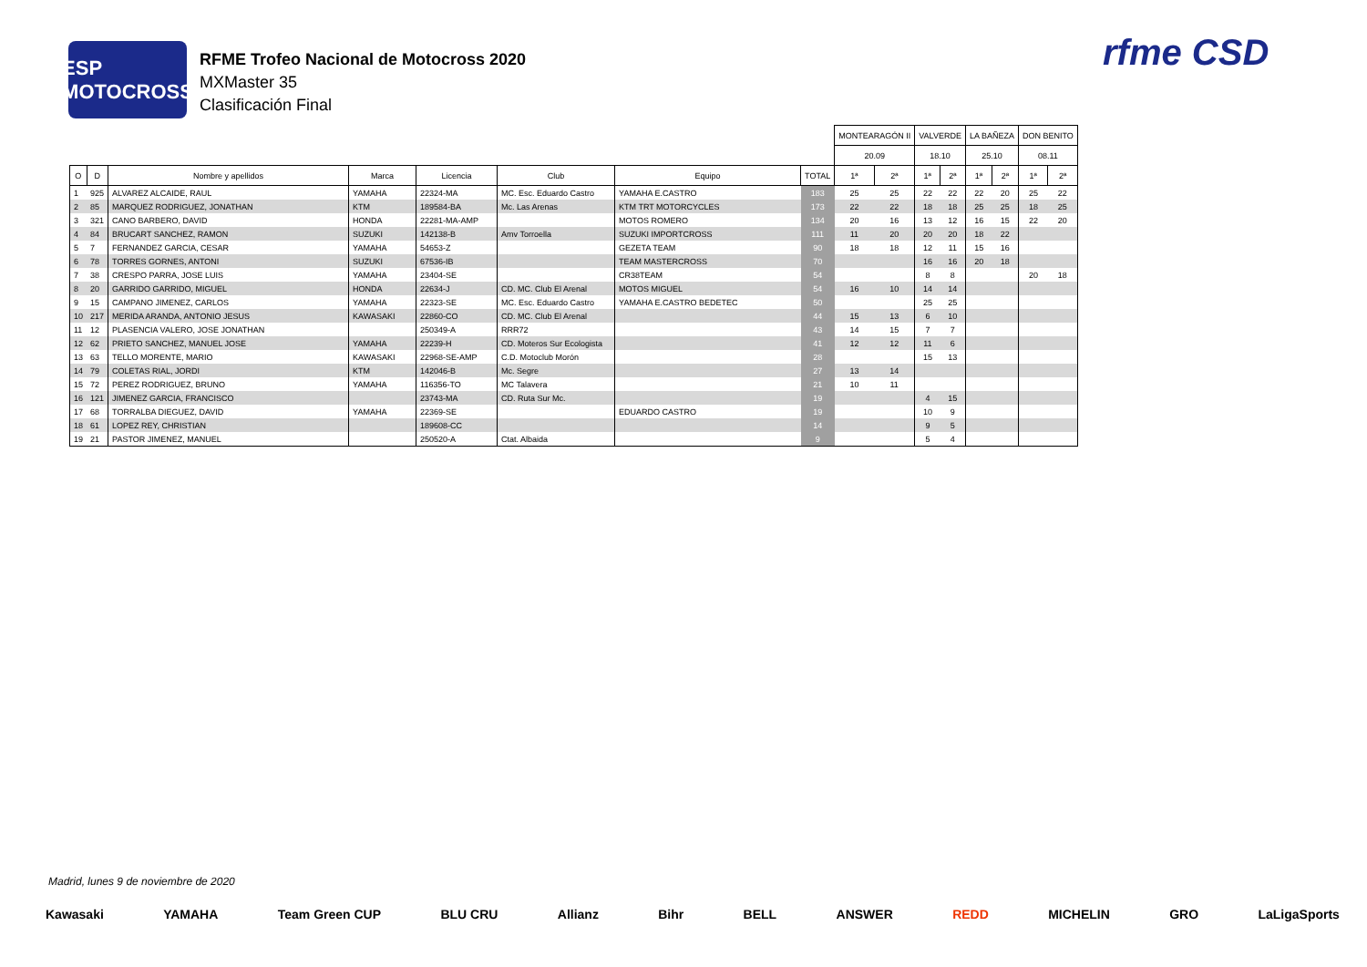ESP MOTOCROSS
RFME Trofeo Nacional de Motocross 2020
MXMaster 35
Clasificación Final
rfme CSD
| | | | | | | | | MONTEARAGÓN II | | VALVERDE | | LA BAÑEZA | | DON BENITO | |
| --- | --- | --- | --- | --- | --- | --- | --- | --- | --- | --- | --- | --- | --- | --- | --- |
| | | | | | | | | 20.09 | | 18.10 | | 25.10 | | 08.11 | |
| O | D | Nombre y apellidos | Marca | Licencia | Club | Equipo | TOTAL | 1ª | 2ª | 1ª | 2ª | 1ª | 2ª | 1ª | 2ª |
| 1 | 925 | ALVAREZ ALCAIDE, RAUL | YAMAHA | 22324-MA | MC. Esc. Eduardo Castro | YAMAHA E.CASTRO | 183 | 25 | 25 | 22 | 22 | 22 | 20 | 25 | 22 |
| 2 | 85 | MARQUEZ RODRIGUEZ, JONATHAN | KTM | 189584-BA | Mc. Las Arenas | KTM TRT MOTORCYCLES | 173 | 22 | 22 | 18 | 18 | 25 | 25 | 18 | 25 |
| 3 | 321 | CANO BARBERO, DAVID | HONDA | 22281-MA-AMP | | MOTOS ROMERO | 134 | 20 | 16 | 13 | 12 | 16 | 15 | 22 | 20 |
| 4 | 84 | BRUCART SANCHEZ, RAMON | SUZUKI | 142138-B | Amv Torroella | SUZUKI IMPORTCROSS | 111 | 11 | 20 | 20 | 20 | 18 | 22 | | |
| 5 | 7 | FERNANDEZ GARCIA, CESAR | YAMAHA | 54653-Z | | GEZETA TEAM | 90 | 18 | 18 | 12 | 11 | 15 | 16 | | |
| 6 | 78 | TORRES GORNES, ANTONI | SUZUKI | 67536-IB | | TEAM MASTERCROSS | 70 | | | 16 | 16 | 20 | 18 | | |
| 7 | 38 | CRESPO PARRA, JOSE LUIS | YAMAHA | 23404-SE | | CR38TEAM | 54 | | | 8 | 8 | | | 20 | 18 |
| 8 | 20 | GARRIDO GARRIDO, MIGUEL | HONDA | 22634-J | CD. MC. Club El Arenal | MOTOS MIGUEL | 54 | 16 | 10 | 14 | 14 | | | | |
| 9 | 15 | CAMPANO JIMENEZ, CARLOS | YAMAHA | 22323-SE | MC. Esc. Eduardo Castro | YAMAHA E.CASTRO BEDETEC | 50 | | | 25 | 25 | | | | |
| 10 | 217 | MERIDA ARANDA, ANTONIO JESUS | KAWASAKI | 22860-CO | CD. MC. Club El Arenal | | 44 | 15 | 13 | 6 | 10 | | | | |
| 11 | 12 | PLASENCIA VALERO, JOSE JONATHAN | | 250349-A | RRR72 | | 43 | 14 | 15 | 7 | 7 | | | | |
| 12 | 62 | PRIETO SANCHEZ, MANUEL JOSE | YAMAHA | 22239-H | CD. Moteros Sur Ecologista | | 41 | 12 | 12 | 11 | 6 | | | | |
| 13 | 63 | TELLO MORENTE, MARIO | KAWASAKI | 22968-SE-AMP | C.D. Motoclub Morón | | 28 | | | 15 | 13 | | | | |
| 14 | 79 | COLETAS RIAL, JORDI | KTM | 142046-B | Mc. Segre | | 27 | 13 | 14 | | | | | | |
| 15 | 72 | PEREZ RODRIGUEZ, BRUNO | YAMAHA | 116356-TO | MC Talavera | | 21 | 10 | 11 | | | | | | |
| 16 | 121 | JIMENEZ GARCIA, FRANCISCO | | 23743-MA | CD. Ruta Sur Mc. | | 19 | | | 4 | 15 | | | | |
| 17 | 68 | TORRALBA DIEGUEZ, DAVID | YAMAHA | 22369-SE | | EDUARDO CASTRO | 19 | | | 10 | 9 | | | | |
| 18 | 61 | LOPEZ REY, CHRISTIAN | | 189608-CC | | | 14 | | | 9 | 5 | | | | |
| 19 | 21 | PASTOR JIMENEZ, MANUEL | | 250520-A | Ctat. Albaida | | 9 | | | 5 | 4 | | | | |
Madrid, lunes 9 de noviembre de 2020
Kawasaki YAMAHA Team Green CUP BLU CRU Allianz Bihr BELL ANSWER REDD MICHELIN GRO LaLigaSports